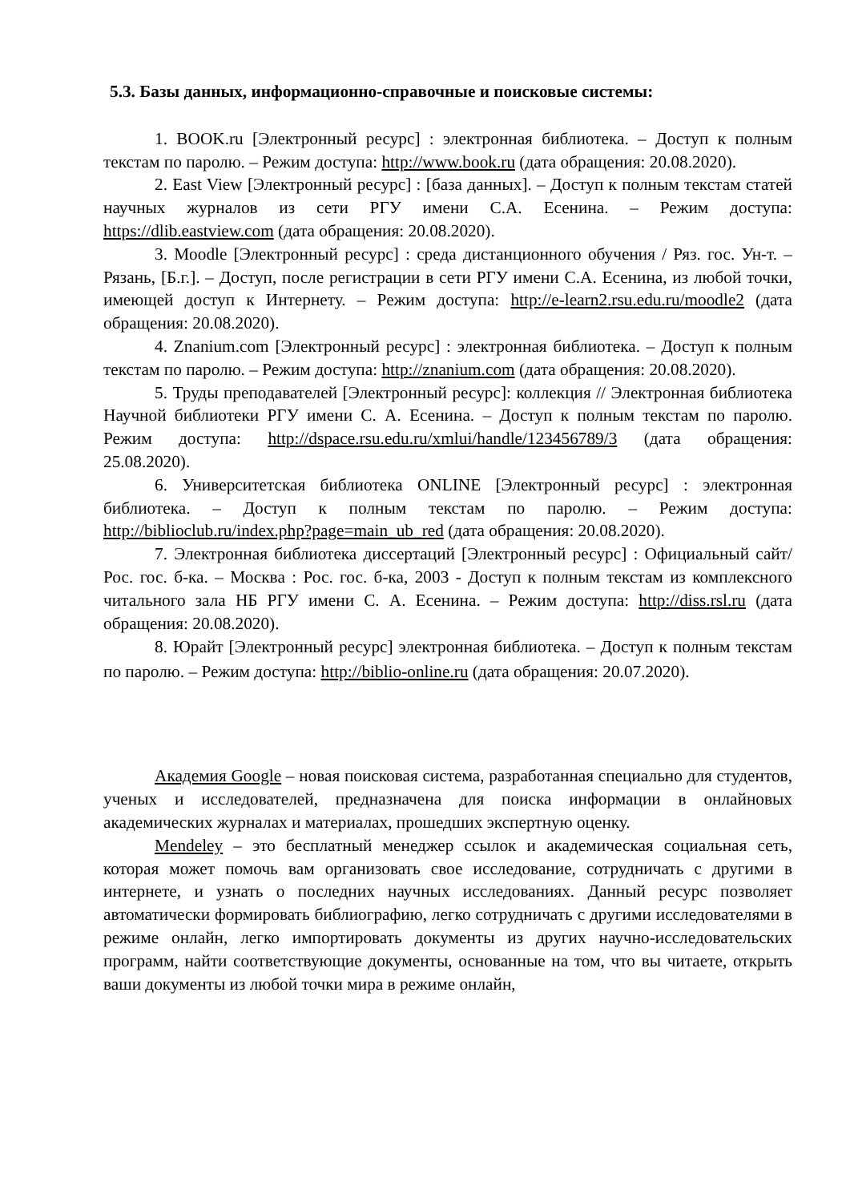5.3. Базы данных, информационно-справочные и поисковые системы:
1. BOOK.ru [Электронный ресурс] : электронная библиотека. – Доступ к полным текстам по паролю. – Режим доступа: http://www.book.ru (дата обращения: 20.08.2020).
2. East View [Электронный ресурс] : [база данных]. – Доступ к полным текстам статей научных журналов из сети РГУ имени С.А. Есенина. – Режим доступа: https://dlib.eastview.com (дата обращения: 20.08.2020).
3. Moodle [Электронный ресурс] : среда дистанционного обучения / Ряз. гос. Ун-т. – Рязань, [Б.г.]. – Доступ, после регистрации в сети РГУ имени С.А. Есенина, из любой точки, имеющей доступ к Интернету. – Режим доступа: http://e-learn2.rsu.edu.ru/moodle2 (дата обращения: 20.08.2020).
4. Znanium.com [Электронный ресурс] : электронная библиотека. – Доступ к полным текстам по паролю. – Режим доступа: http://znanium.com (дата обращения: 20.08.2020).
5. Труды преподавателей [Электронный ресурс]: коллекция // Электронная библиотека Научной библиотеки РГУ имени С. А. Есенина. – Доступ к полным текстам по паролю. Режим доступа: http://dspace.rsu.edu.ru/xmlui/handle/123456789/3 (дата обращения: 25.08.2020).
6. Университетская библиотека ONLINE [Электронный ресурс] : электронная библиотека. – Доступ к полным текстам по паролю. – Режим доступа: http://biblioclub.ru/index.php?page=main_ub_red (дата обращения: 20.08.2020).
7. Электронная библиотека диссертаций [Электронный ресурс] : Официальный сайт/Рос. гос. б-ка. – Москва : Рос. гос. б-ка, 2003 - Доступ к полным текстам из комплексного читального зала НБ РГУ имени С. А. Есенина. – Режим доступа: http://diss.rsl.ru (дата обращения: 20.08.2020).
8. Юрайт [Электронный ресурс] электронная библиотека. – Доступ к полным текстам по паролю. – Режим доступа: http://biblio-online.ru (дата обращения: 20.07.2020).
Академия Google – новая поисковая система, разработанная специально для студентов, ученых и исследователей, предназначена для поиска информации в онлайновых академических журналах и материалах, прошедших экспертную оценку.
Mendeley – это бесплатный менеджер ссылок и академическая социальная сеть, которая может помочь вам организовать свое исследование, сотрудничать с другими в интернете, и узнать о последних научных исследованиях. Данный ресурс позволяет автоматически формировать библиографию, легко сотрудничать с другими исследователями в режиме онлайн, легко импортировать документы из других научно-исследовательских программ, найти соответствующие документы, основанные на том, что вы читаете, открыть ваши документы из любой точки мира в режиме онлайн,